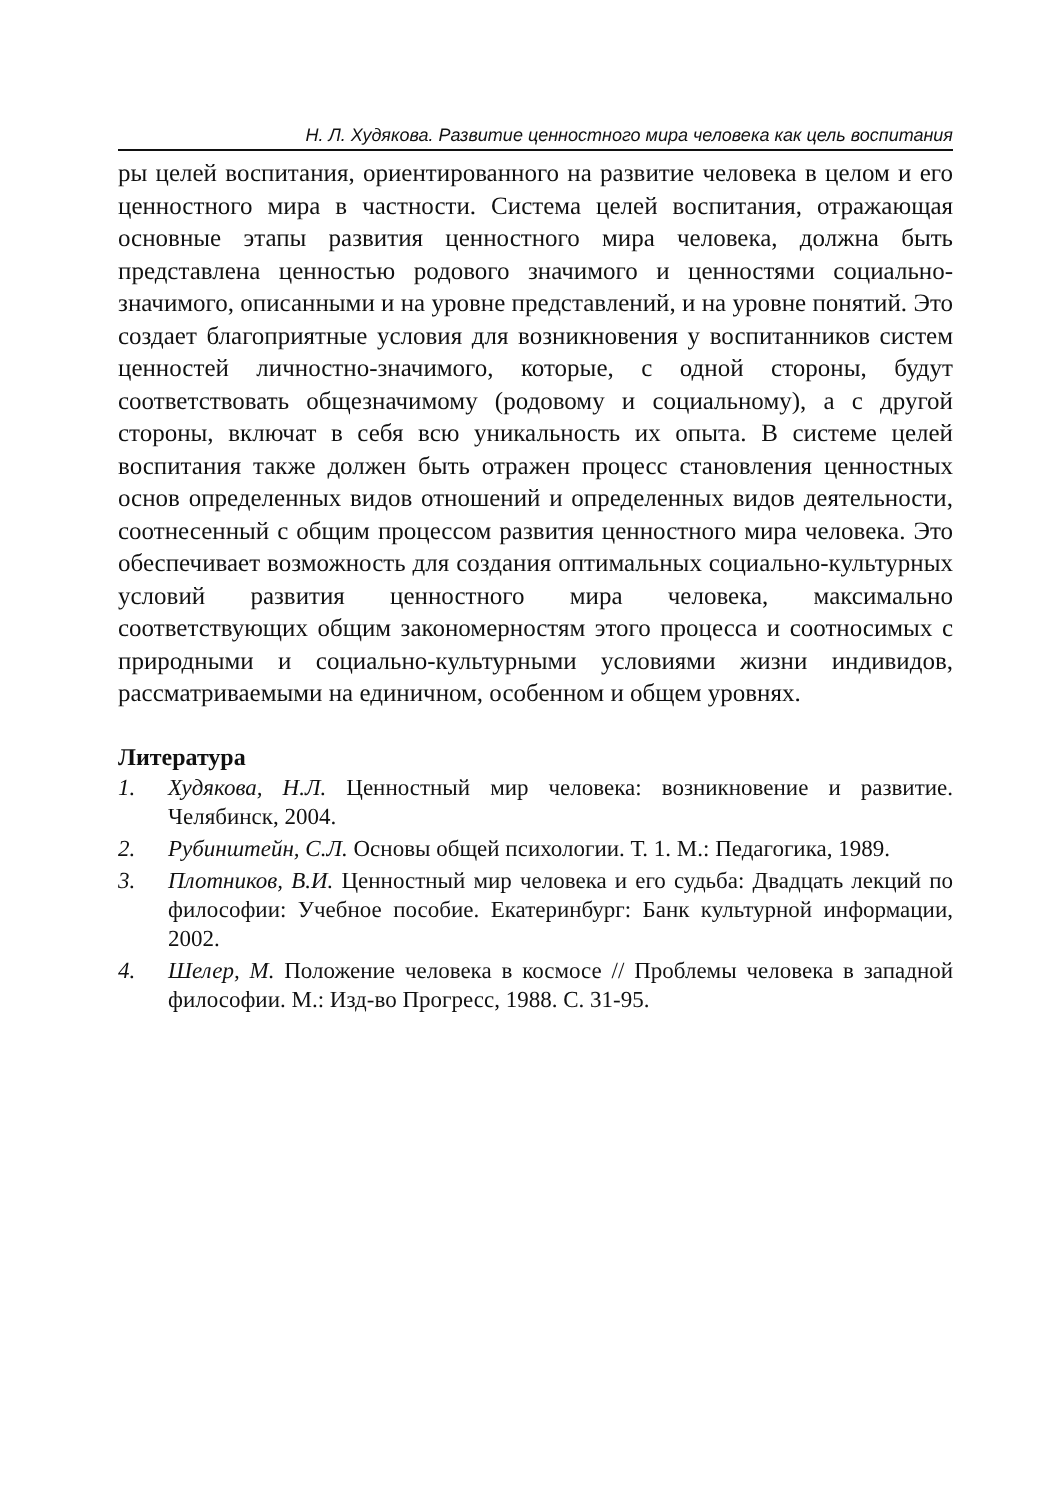Н. Л. Худякова. Развитие ценностного мира человека как цель воспитания
ры целей воспитания, ориентированного на развитие человека в целом и его ценностного мира в частности. Система целей воспитания, отражающая основные этапы развития ценностного мира человека, должна быть представлена ценностью родового значимого и ценностями социально-значимого, описанными и на уровне представлений, и на уровне понятий. Это создает благоприятные условия для возникновения у воспитанников систем ценностей личностно-значимого, которые, с одной стороны, будут соответствовать общезначимому (родовому и социальному), а с другой стороны, включат в себя всю уникальность их опыта. В системе целей воспитания также должен быть отражен процесс становления ценностных основ определенных видов отношений и определенных видов деятельности, соотнесенный с общим процессом развития ценностного мира человека. Это обеспечивает возможность для создания оптимальных социально-культурных условий развития ценностного мира человека, максимально соответствующих общим закономерностям этого процесса и соотносимых с природными и социально-культурными условиями жизни индивидов, рассматриваемыми на единичном, особенном и общем уровнях.
Литература
1. Худякова, Н.Л. Ценностный мир человека: возникновение и развитие. Челябинск, 2004.
2. Рубинштейн, С.Л. Основы общей психологии. Т. 1. М.: Педагогика, 1989.
3. Плотников, В.И. Ценностный мир человека и его судьба: Двадцать лекций по философии: Учебное пособие. Екатеринбург: Банк культурной информации, 2002.
4. Шелер, М. Положение человека в космосе // Проблемы человека в западной философии. М.: Изд-во Прогресс, 1988. С. 31-95.